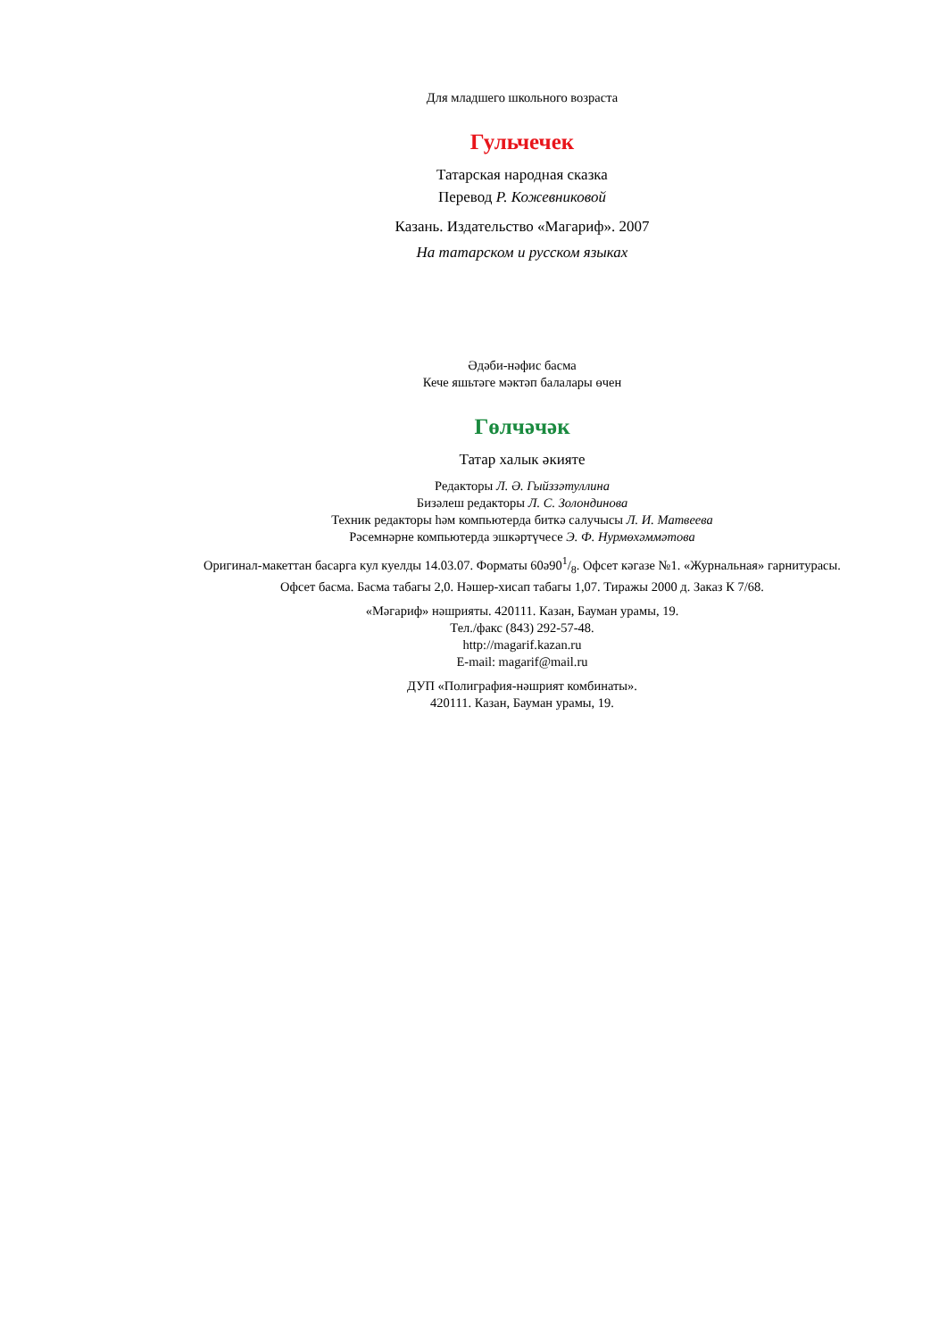Для младшего школьного возраста
Гульчечек
Татарская народная сказка
Перевод Р. Кожевниковой
Казань. Издательство «Магариф». 2007
На татарском и русском языках
Әдәби-нәфис басма
Кече яшьтәге мәктәп балалары өчен
Гөлчәчәк
Татар халык әкияте
Редакторы Л. Ә. Гыйззәтуллина
Бизәлеш редакторы Л. С. Золондинова
Техник редакторы һәм компьютерда биткә салучысы Л. И. Матвеева
Рәсемнәрне компьютерда эшкәртүчесе Э. Ф. Нурмөхәммәтова
Оригинал-макеттан басарга кул куелды 14.03.07. Форматы 60ә901/8. Офсет кәгазе №1. «Журнальная» гарнитурасы.
Офсет басма. Басма табагы 2,0. Нәшер-хисап табагы 1,07. Тиражы 2000 д. Заказ К 7/68.
«Мәгариф» нәшрияты. 420111. Казан, Бауман урамы, 19.
Тел./факс (843) 292-57-48.
http://magarif.kazan.ru
E-mail: magarif@mail.ru
ДУП «Полиграфия-нәшрият комбинаты».
420111. Казан, Бауман урамы, 19.